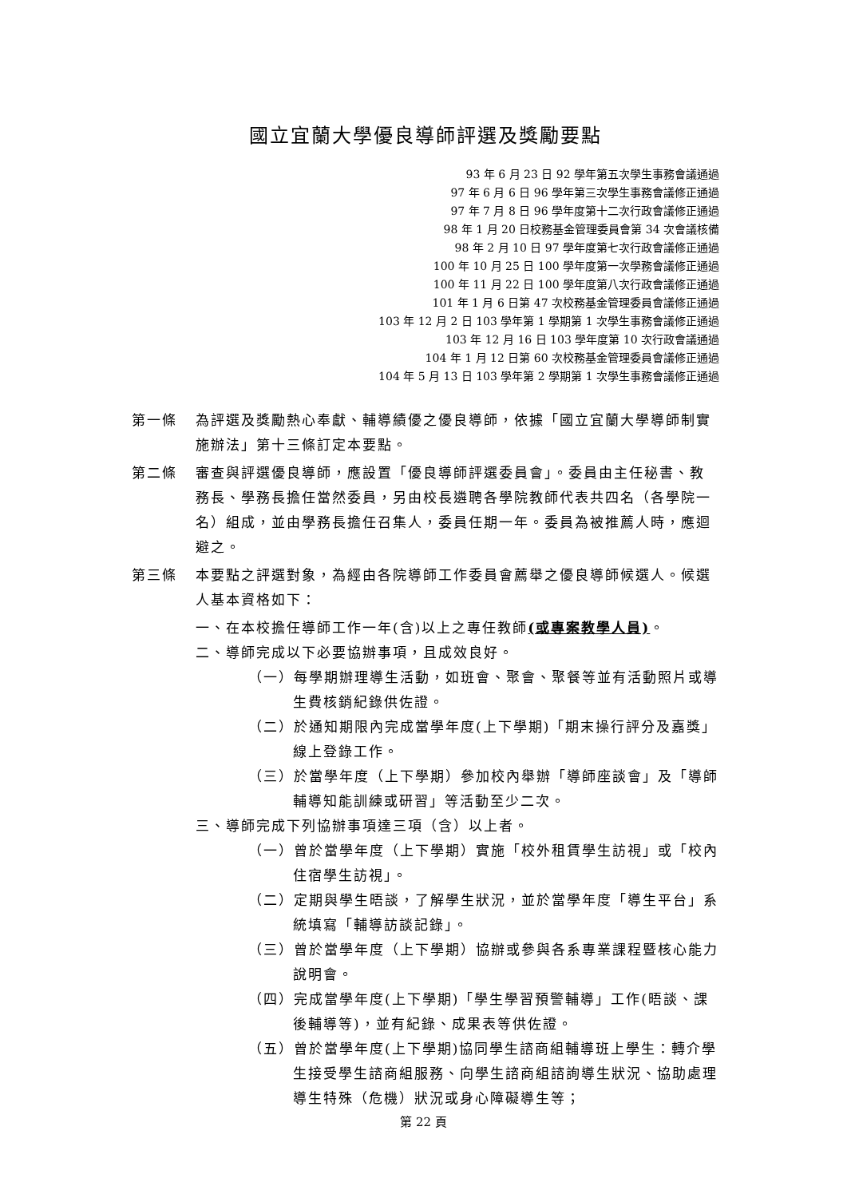國立宜蘭大學優良導師評選及獎勵要點
93 年 6 月 23 日 92 學年第五次學生事務會議通過
97 年 6 月 6 日 96 學年第三次學生事務會議修正通過
97 年 7 月 8 日 96 學年度第十二次行政會議修正通過
98 年 1 月 20 日校務基金管理委員會第 34 次會議核備
98 年 2 月 10 日 97 學年度第七次行政會議修正通過
100 年 10 月 25 日 100 學年度第一次學務會議修正通過
100 年 11 月 22 日 100 學年度第八次行政會議修正通過
101 年 1 月 6 日第 47 次校務基金管理委員會議修正通過
103 年 12 月 2 日 103 學年第 1 學期第 1 次學生事務會議修正通過
103 年 12 月 16 日 103 學年度第 10 次行政會議通過
104 年 1 月 12 日第 60 次校務基金管理委員會議修正通過
104 年 5 月 13 日 103 學年第 2 學期第 1 次學生事務會議修正通過
第一條 為評選及獎勵熱心奉獻、輔導績優之優良導師，依據「國立宜蘭大學導師制實施辦法」第十三條訂定本要點。
第二條 審查與評選優良導師，應設置「優良導師評選委員會」。委員由主任秘書、教務長、學務長擔任當然委員，另由校長遴聘各學院教師代表共四名（各學院一名）組成，並由學務長擔任召集人，委員任期一年。委員為被推薦人時，應迴避之。
第三條 本要點之評選對象，為經由各院導師工作委員會薦舉之優良導師候選人。候選人基本資格如下：
一、在本校擔任導師工作一年(含)以上之專任教師(或專案教學人員)。
二、導師完成以下必要協辦事項，且成效良好。
（一）每學期辦理導生活動，如班會、聚會、聚餐等並有活動照片或導生費核銷紀錄供佐證。
（二）於通知期限內完成當學年度(上下學期)「期末操行評分及嘉獎」線上登錄工作。
（三）於當學年度（上下學期）參加校內舉辦「導師座談會」及「導師輔導知能訓練或研習」等活動至少二次。
三、導師完成下列協辦事項達三項（含）以上者。
（一）曾於當學年度（上下學期）實施「校外租賃學生訪視」或「校內住宿學生訪視」。
（二）定期與學生晤談，了解學生狀況，並於當學年度「導生平台」系統填寫「輔導訪談記錄」。
（三）曾於當學年度（上下學期）協辦或參與各系專業課程暨核心能力說明會。
（四）完成當學年度(上下學期)「學生學習預警輔導」工作(晤談、課後輔導等)，並有紀錄、成果表等供佐證。
（五）曾於當學年度(上下學期)協同學生諮商組輔導班上學生：轉介學生接受學生諮商組服務、向學生諮商組諮詢導生狀況、協助處理導生特殊（危機）狀況或身心障礙導生等；
第 22 頁